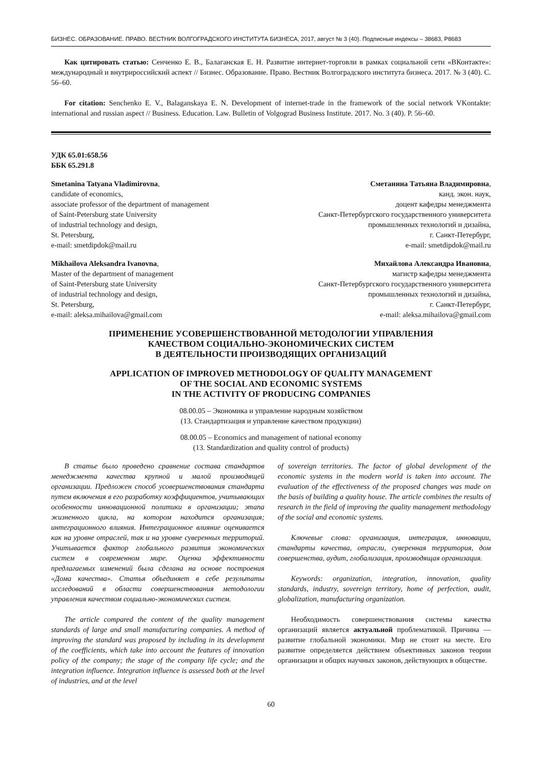БИЗНЕС. ОБРАЗОВАНИЕ. ПРАВО. ВЕСТНИК ВОЛГОГРАДСКОГО ИНСТИТУТА БИЗНЕСА, 2017, август № 3 (40). Подписные индексы – 38683, Р8683
Как цитировать статью: Сенченко Е. В., Балаганская Е. Н. Развитие интернет-торговли в рамках социальной сети «ВКонтакте»: международный и внутрироссийский аспект // Бизнес. Образование. Право. Вестник Волгоградского института бизнеса. 2017. № 3 (40). С. 56–60.
For citation: Senchenko E. V., Balaganskaya E. N. Development of internet-trade in the framework of the social network VKontakte: international and russian aspect // Business. Education. Law. Bulletin of Volgograd Business Institute. 2017. No. 3 (40). P. 56–60.
УДК 65.01:658.56
ББК 65.291.8
Smetanina Tatyana Vladimirovna,
candidate of economics,
associate professor of the department of management
of Saint-Petersburg state University
of industrial technology and design,
St. Petersburg,
e-mail: smetdipdok@mail.ru
Сметанина Татьяна Владимировна,
канд. экон. наук,
доцент кафедры менеджмента
Санкт-Петербургского государственного университета
промышленных технологий и дизайна,
г. Санкт-Петербург,
e-mail: smetdipdok@mail.ru
Mikhailova Aleksandra Ivanovna,
Master of the department of management
of Saint-Petersburg state University
of industrial technology and design,
St. Petersburg,
e-mail: aleksa.mihailova@gmail.com
Михайлова Александра Ивановна,
магистр кафедры менеджмента
Санкт-Петербургского государственного университета
промышленных технологий и дизайна,
г. Санкт-Петербург,
e-mail: aleksa.mihailova@gmail.com
ПРИМЕНЕНИЕ УСОВЕРШЕНСТВОВАННОЙ МЕТОДОЛОГИИ УПРАВЛЕНИЯ
КАЧЕСТВОМ СОЦИАЛЬНО-ЭКОНОМИЧЕСКИХ СИСТЕМ
В ДЕЯТЕЛЬНОСТИ ПРОИЗВОДЯЩИХ ОРГАНИЗАЦИЙ
APPLICATION OF IMPROVED METHODOLOGY OF QUALITY MANAGEMENT
OF THE SOCIAL AND ECONOMIC SYSTEMS
IN THE ACTIVITY OF PRODUCING COMPANIES
08.00.05 – Экономика и управление народным хозяйством
(13. Стандартизация и управление качеством продукции)
08.00.05 – Economics and management of national economy
(13. Standardization and quality control of products)
В статье было проведено сравнение состава стандартов менеджмента качества крупной и малой производящей организации. Предложен способ усовершенствования стандарта путем включения в его разработку коэффициентов, учитывающих особенности инновационной политики в организации; этапа жизненного цикла, на котором находится организация; интеграционного влияния. Интеграционное влияние оценивается как на уровне отраслей, так и на уровне суверенных территорий. Учитывается фактор глобального развития экономических систем в современном мире. Оценка эффективности предлагаемых изменений была сделана на основе построения «Дома качества». Статья объединяет в себе результаты исследований в области совершенствования методологии управления качеством социально-экономических систем.
The article compared the content of the quality management standards of large and small manufacturing companies. A method of improving the standard was proposed by including in its development of the coefficients, which take into account the features of innovation policy of the company; the stage of the company life cycle; and the integration influence. Integration influence is assessed both at the level of industries, and at the level
of sovereign territories. The factor of global development of the economic systems in the modern world is taken into account. The evaluation of the effectiveness of the proposed changes was made on the basis of building a quality house. The article combines the results of research in the field of improving the quality management methodology of the social and economic systems.
Ключевые слова: организация, интеграция, инновации, стандарты качества, отрасли, суверенная территория, дом совершенства, аудит, глобализация, производящая организация.
Keywords: organization, integration, innovation, quality standards, industry, sovereign territory, home of perfection, audit, globalization, manufacturing organization.
Необходимость совершенствования системы качества организаций является актуальной проблематикой. Причина — развитие глобальной экономики. Мир не стоит на месте. Его развитие определяется действием объективных законов теории организации и общих научных законов, действующих в обществе.
60